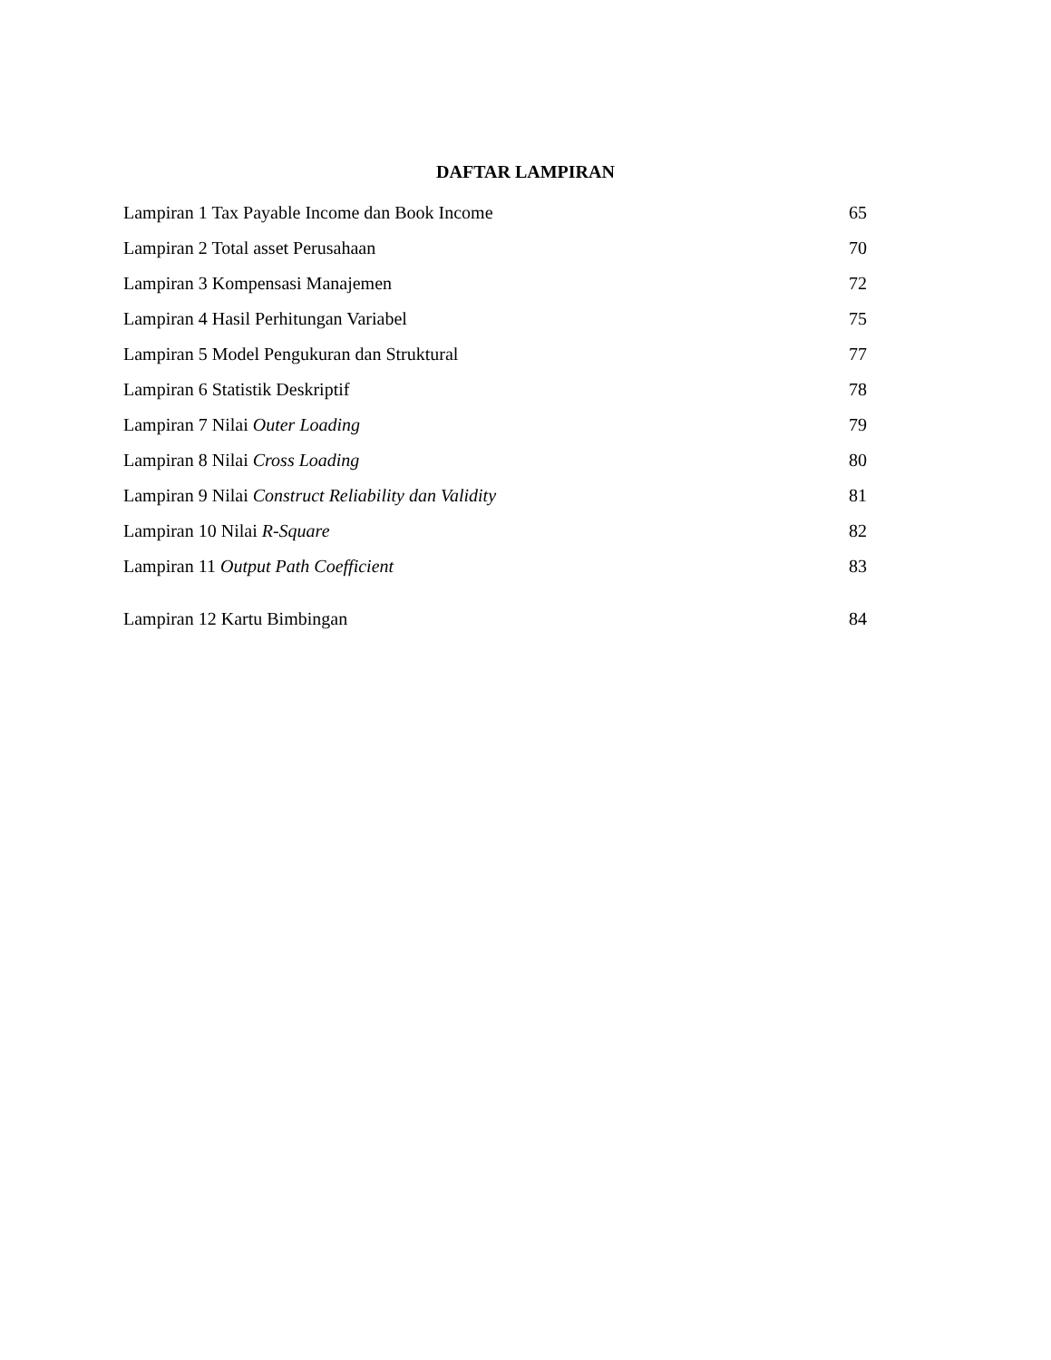DAFTAR LAMPIRAN
Lampiran 1 Tax Payable Income dan Book Income 65
Lampiran 2 Total asset Perusahaan 70
Lampiran 3 Kompensasi Manajemen 72
Lampiran 4 Hasil Perhitungan Variabel 75
Lampiran 5 Model Pengukuran dan Struktural 77
Lampiran 6 Statistik Deskriptif 78
Lampiran 7 Nilai Outer Loading 79
Lampiran 8 Nilai Cross Loading 80
Lampiran 9 Nilai Construct Reliability dan Validity 81
Lampiran 10 Nilai R-Square 82
Lampiran 11 Output Path Coefficient 83
Lampiran 12 Kartu Bimbingan 84